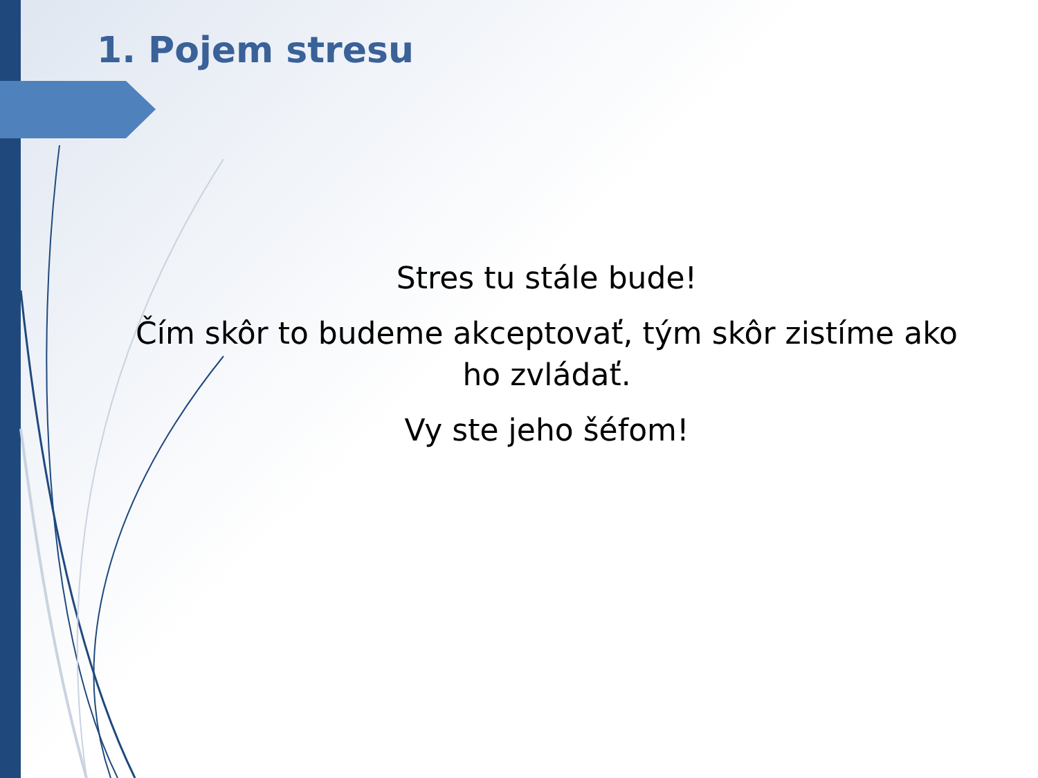1. Pojem stresu
Stres tu stále bude!
Čím skôr to budeme akceptovať, tým skôr zistíme ako ho zvládať.
Vy ste jeho šéfom!